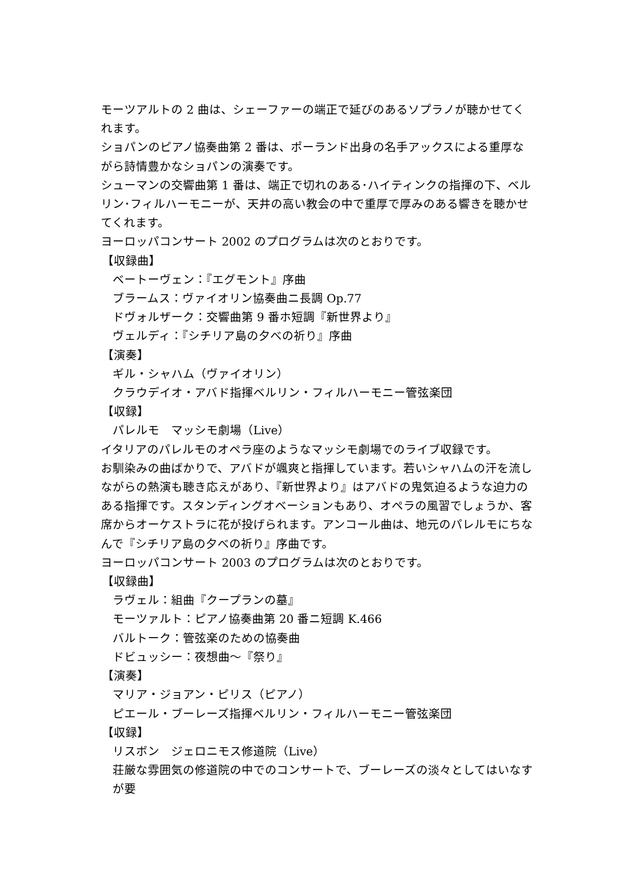モーツアルトの 2 曲は、シェーファーの端正で延びのあるソプラノが聴かせてくれます。
ショパンのピアノ協奏曲第 2 番は、ポーランド出身の名手アックスによる重厚ながら詩情豊かなショパンの演奏です。
シューマンの交響曲第 1 番は、端正で切れのある･ハイティンクの指揮の下、ベルリン･フィルハーモニーが、天井の高い教会の中で重厚で厚みのある響きを聴かせてくれます。
ヨーロッパコンサート 2002 のプログラムは次のとおりです。
【収録曲】
ベートーヴェン：『エグモント』序曲
ブラームス：ヴァイオリン協奏曲ニ長調 Op.77
ドヴォルザーク：交響曲第 9 番ホ短調『新世界より』
ヴェルディ：『シチリア島の夕べの祈り』序曲
【演奏】
ギル・シャハム（ヴァイオリン）
クラウデイオ・アバド指揮ベルリン・フィルハーモニー管弦楽団
【収録】
パレルモ　マッシモ劇場（Live）
イタリアのパレルモのオペラ座のようなマッシモ劇場でのライブ収録です。
お馴染みの曲ばかりで、アバドが颯爽と指揮しています。若いシャハムの汗を流しながらの熱演も聴き応えがあり、『新世界より』はアバドの鬼気迫るような迫力のある指揮です。スタンディングオベーションもあり、オペラの風習でしょうか、客席からオーケストラに花が投げられます。アンコール曲は、地元のパレルモにちなんで『シチリア島の夕べの祈り』序曲です。
ヨーロッパコンサート 2003 のプログラムは次のとおりです。
【収録曲】
ラヴェル：組曲『クープランの墓』
モーツァルト：ピアノ協奏曲第 20 番ニ短調 K.466
バルトーク：管弦楽のための協奏曲
ドビュッシー：夜想曲～『祭り』
【演奏】
マリア・ジョアン・ピリス（ピアノ）
ピエール・ブーレーズ指揮ベルリン・フィルハーモニー管弦楽団
【収録】
リスボン　ジェロニモス修道院（Live）
荘厳な雰囲気の修道院の中でのコンサートで、ブーレーズの淡々としてはいなすが要